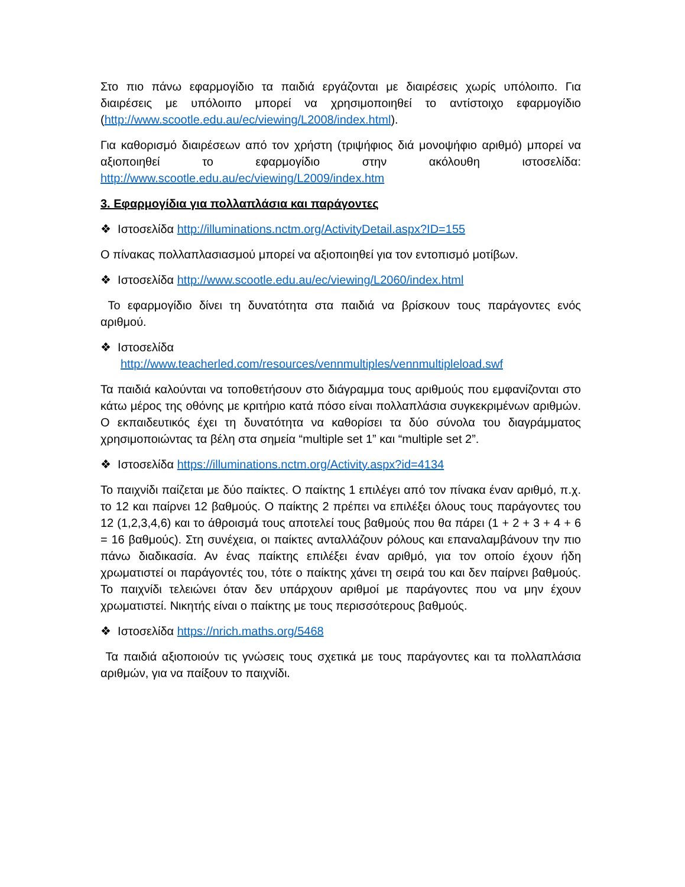Στο πιο πάνω εφαρμογίδιο τα παιδιά εργάζονται με διαιρέσεις χωρίς υπόλοιπο. Για διαιρέσεις με υπόλοιπο μπορεί να χρησιμοποιηθεί το αντίστοιχο εφαρμογίδιο (http://www.scootle.edu.au/ec/viewing/L2008/index.html).
Για καθορισμό διαιρέσεων από τον χρήστη (τριψήφιος διά μονοψήφιο αριθμό) μπορεί να αξιοποιηθεί το εφαρμογίδιο στην ακόλουθη ιστοσελίδα: http://www.scootle.edu.au/ec/viewing/L2009/index.htm
3. Εφαρμογίδια για πολλαπλάσια και παράγοντες
❖ Ιστοσελίδα http://illuminations.nctm.org/ActivityDetail.aspx?ID=155
Ο πίνακας πολλαπλασιασμού μπορεί να αξιοποιηθεί για τον εντοπισμό μοτίβων.
❖ Ιστοσελίδα http://www.scootle.edu.au/ec/viewing/L2060/index.html
Το εφαρμογίδιο δίνει τη δυνατότητα στα παιδιά να βρίσκουν τους παράγοντες ενός αριθμού.
❖ Ιστοσελίδα
http://www.teacherled.com/resources/vennmultiples/vennmultipleload.swf
Τα παιδιά καλούνται να τοποθετήσουν στο διάγραμμα τους αριθμούς που εμφανίζονται στο κάτω μέρος της οθόνης με κριτήριο κατά πόσο είναι πολλαπλάσια συγκεκριμένων αριθμών. Ο εκπαιδευτικός έχει τη δυνατότητα να καθορίσει τα δύο σύνολα του διαγράμματος χρησιμοποιώντας τα βέλη στα σημεία “multiple set 1” και “multiple set 2”.
❖ Ιστοσελίδα https://illuminations.nctm.org/Activity.aspx?id=4134
Το παιχνίδι παίζεται με δύο παίκτες. Ο παίκτης 1 επιλέγει από τον πίνακα έναν αριθμό, π.χ. το 12 και παίρνει 12 βαθμούς. Ο παίκτης 2 πρέπει να επιλέξει όλους τους παράγοντες του 12 (1,2,3,4,6) και το άθροισμά τους αποτελεί τους βαθμούς που θα πάρει (1 + 2 + 3 + 4 + 6 = 16 βαθμούς). Στη συνέχεια, οι παίκτες ανταλλάζουν ρόλους και επαναλαμβάνουν την πιο πάνω διαδικασία. Αν ένας παίκτης επιλέξει έναν αριθμό, για τον οποίο έχουν ήδη χρωματιστεί οι παράγοντές του, τότε ο παίκτης χάνει τη σειρά του και δεν παίρνει βαθμούς. Το παιχνίδι τελειώνει όταν δεν υπάρχουν αριθμοί με παράγοντες που να μην έχουν χρωματιστεί. Νικητής είναι ο παίκτης με τους περισσότερους βαθμούς.
❖ Ιστοσελίδα https://nrich.maths.org/5468
Τα παιδιά αξιοποιούν τις γνώσεις τους σχετικά με τους παράγοντες και τα πολλαπλάσια αριθμών, για να παίξουν το παιχνίδι.